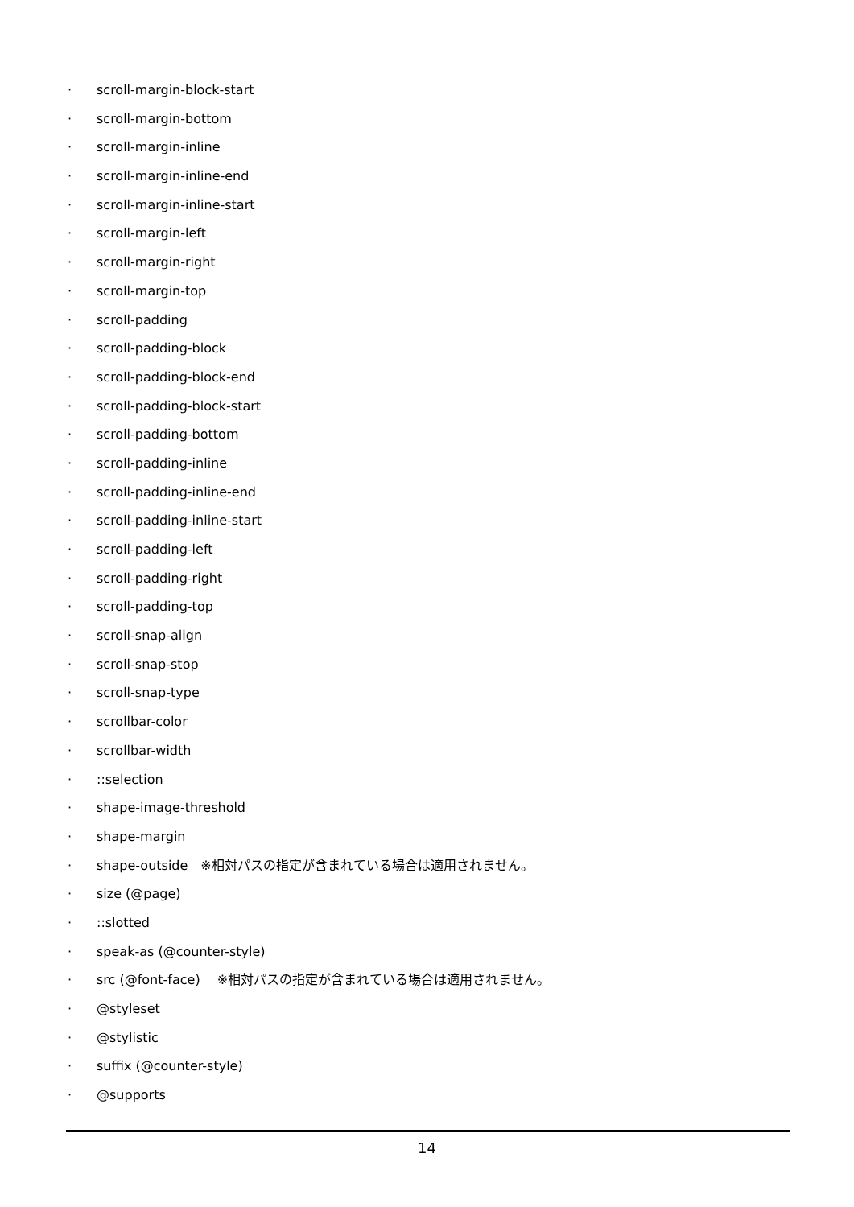· scroll-margin-block-start
· scroll-margin-bottom
· scroll-margin-inline
· scroll-margin-inline-end
· scroll-margin-inline-start
· scroll-margin-left
· scroll-margin-right
· scroll-margin-top
· scroll-padding
· scroll-padding-block
· scroll-padding-block-end
· scroll-padding-block-start
· scroll-padding-bottom
· scroll-padding-inline
· scroll-padding-inline-end
· scroll-padding-inline-start
· scroll-padding-left
· scroll-padding-right
· scroll-padding-top
· scroll-snap-align
· scroll-snap-stop
· scroll-snap-type
· scrollbar-color
· scrollbar-width
·::selection
· shape-image-threshold
· shape-margin
· shape-outside　※相対パスの指定が含まれている場合は適用されません。
· size (@page)
·::slotted
· speak-as (@counter-style)
· src (@font-face)　 ※相対パスの指定が含まれている場合は適用されません。
· @styleset
· @stylistic
· suffix (@counter-style)
· @supports
14